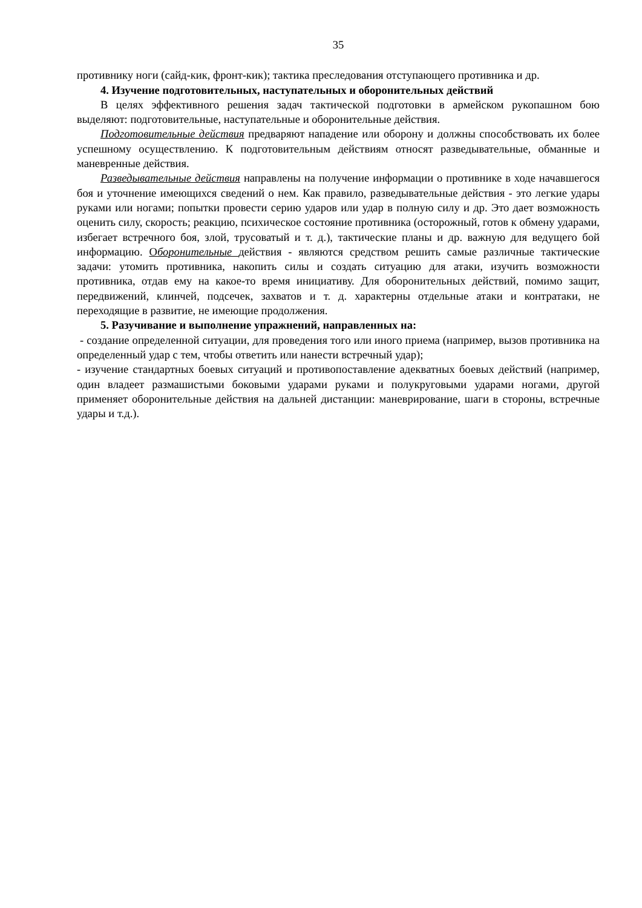35
противнику ноги (сайд-кик, фронт-кик); тактика преследования отступающего противника и др.
4. Изучение подготовительных, наступательных и оборонительных действий
В целях эффективного решения задач тактической подготовки в армейском рукопашном бою выделяют: подготовительные, наступательные и оборонительные действия.
Подготовительные действия предваряют нападение или оборону и должны способствовать их более успешному осуществлению. К подготовительным действиям относят разведывательные, обманные и маневренные действия.
Разведывательные действия направлены на получение информации о противнике в ходе начавшегося боя и уточнение имеющихся сведений о нем. Как правило, разведывательные действия - это легкие удары руками или ногами; попытки провести серию ударов или удар в полную силу и др. Это дает возможность оценить силу, скорость; реакцию, психическое состояние противника (осторожный, готов к обмену ударами, избегает встречного боя, злой, трусоватый и т. д.), тактические планы и др. важную для ведущего бой информацию. Оборонительные действия - являются средством решить самые различные тактические задачи: утомить противника, накопить силы и создать ситуацию для атаки, изучить возможности противника, отдав ему на какое-то время инициативу. Для оборонительных действий, помимо защит, передвижений, клинчей, подсечек, захватов и т. д. характерны отдельные атаки и контратаки, не переходящие в развитие, не имеющие продолжения.
5. Разучивание и выполнение упражнений, направленных на:
- создание определенной ситуации, для проведения того или иного приема (например, вызов противника на определенный удар с тем, чтобы ответить или нанести встречный удар);
- изучение стандартных боевых ситуаций и противопоставление адекватных боевых действий (например, один владеет размашистыми боковыми ударами руками и полукруговыми ударами ногами, другой применяет оборонительные действия на дальней дистанции: маневрирование, шаги в стороны, встречные удары и т.д.).